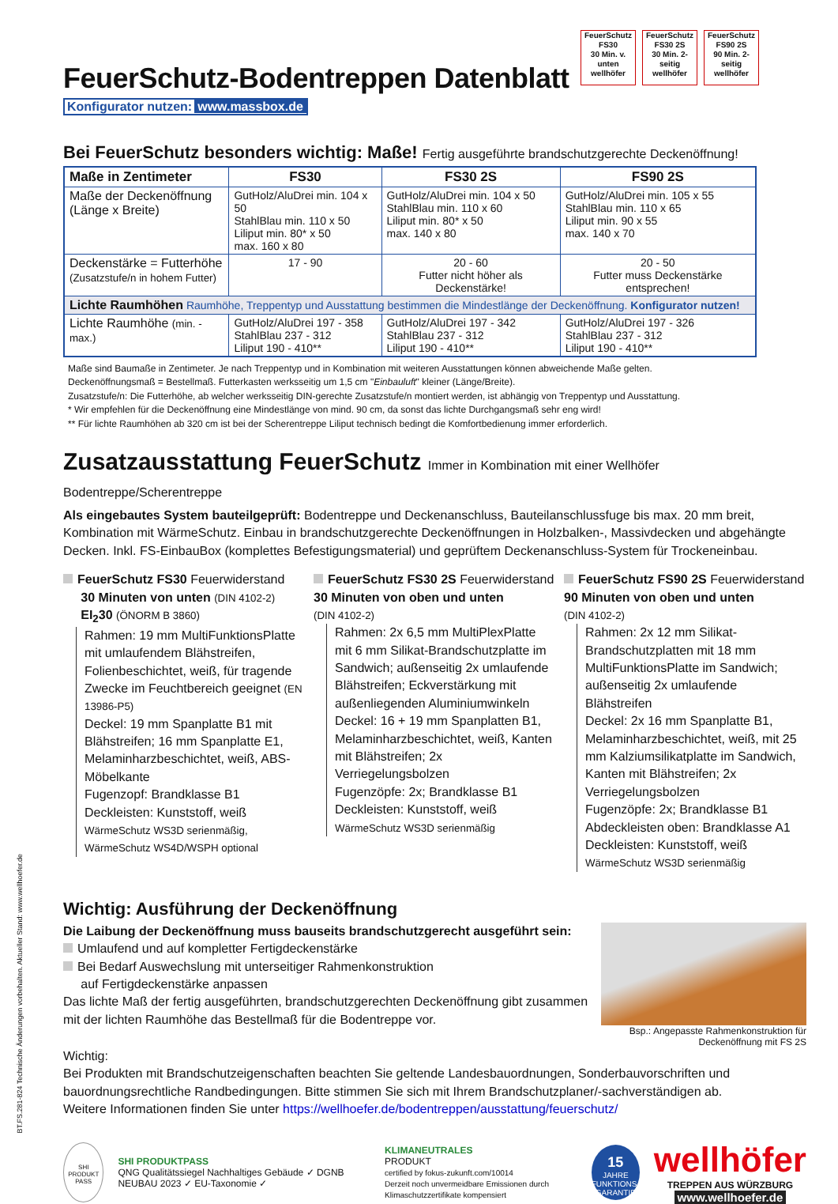FeuerSchutz
FS30
30 Min. v. unten
wellhöfer
FeuerSchutz
FS30 2S
30 Min. 2-seitig
wellhöfer
FeuerSchutz
FS90 2S
90 Min. 2-seitig
wellhöfer
FeuerSchutz-Bodentreppen Datenblatt
Konfigurator nutzen: www.massbox.de
Bei FeuerSchutz besonders wichtig: Maße! Fertig ausgeführte brandschutzgerechte Deckenöffnung!
| Maße in Zentimeter | FS30 | FS30 2S | FS90 2S |
| --- | --- | --- | --- |
| Maße der Deckenöffnung (Länge x Breite) | GutHolz/AluDrei min. 104 x 50 StahlBlau min. 110 x 50 Liliput min. 80* x 50 max. 160 x 80 | GutHolz/AluDrei min. 104 x 50 StahlBlau min. 110 x 60 Liliput min. 80* x 50 max. 140 x 80 | GutHolz/AluDrei min. 105 x 55 StahlBlau min. 110 x 65 Liliput min. 90 x 55 max. 140 x 70 |
| Deckenstärke = Futterhöhe (Zusatzstufe/n in hohem Futter) | 17 - 90 | 20 - 60 Futter nicht höher als Deckenstärke! | 20 - 50 Futter muss Deckenstärke entsprechen! |
| Lichte Raumhöhen Raumhöhe, Treppentyp und Ausstattung bestimmen die Mindestlänge der Deckenöffnung. Konfigurator nutzen! | | | |
| Lichte Raumhöhe (min. - max.) | GutHolz/AluDrei 197 - 358 StahlBlau 237 - 312 Liliput 190 - 410** | GutHolz/AluDrei 197 - 342 StahlBlau 237 - 312 Liliput 190 - 410** | GutHolz/AluDrei 197 - 326 StahlBlau 237 - 312 Liliput 190 - 410** |
Maße sind Baumaße in Zentimeter. Je nach Treppentyp und in Kombination mit weiteren Ausstattungen können abweichende Maße gelten.
Deckenöffnungsmaß = Bestellmaß. Futterkasten werksseitig um 1,5 cm "Einbauluft" kleiner (Länge/Breite).
Zusatzstufe/n: Die Futterhöhe, ab welcher werksseitig DIN-gerechte Zusatzstufe/n montiert werden, ist abhängig von Treppentyp und Ausstattung.
* Wir empfehlen für die Deckenöffnung eine Mindestlänge von mind. 90 cm, da sonst das lichte Durchgangsmaß sehr eng wird!
** Für lichte Raumhöhen ab 320 cm ist bei der Scherentreppe Liliput technisch bedingt die Komfortbedienung immer erforderlich.
Zusatzausstattung FeuerSchutz Immer in Kombination mit einer Wellhöfer Bodentreppe/Scherentreppe
Als eingebautes System bauteilgeprüft: Bodentreppe und Deckenanschluss, Bauteilanschlussfuge bis max. 20 mm breit, Kombination mit WärmeSchutz. Einbau in brandschutzgerechte Deckenöffnungen in Holzbalken-, Massivdecken und abgehängte Decken. Inkl. FS-EinbauBox (komplettes Befestigungsmaterial) und geprüftem Deckenanschluss-System für Trockeneinbau.
FeuerSchutz FS30 Feuerwiderstand
30 Minuten von unten (DIN 4102-2)
EI<sub>2</sub>30 (ÖNORM B 3860)
Rahmen: 19 mm MultiFunktionsPlatte mit umlaufendem Blähstreifen, Folienbeschichtet, weiß, für tragende Zwecke im Feuchtbereich geeignet (EN 13986-P5)
Deckel: 19 mm Spanplatte B1 mit Blähstreifen; 16 mm Spanplatte E1, Melaminharzbeschichtet, weiß, ABS-Möbelkante
Fugenzopf: Brandklasse B1
Deckleisten: Kunststoff, weiß
WärmeSchutz WS3D serienmäßig,
WärmeSchutz WS4D/WSPH optional
FeuerSchutz FS30 2S Feuerwiderstand
30 Minuten von oben und unten
(DIN 4102-2)
Rahmen: 2x 6,5 mm MultiPlexPlatte mit 6 mm Silikat-Brandschutzplatte im Sandwich; außenseitig 2x umlaufende Blähstreifen; Eckverstärkung mit außenliegenden Aluminiumwinkeln
Deckel: 16 + 19 mm Spanplatten B1, Melaminharzbeschichtet, weiß, Kanten mit Blähstreifen; 2x Verriegelungsbolzen
Fugenzöpfe: 2x; Brandklasse B1
Deckleisten: Kunststoff, weiß
WärmeSchutz WS3D serienmäßig
FeuerSchutz FS90 2S Feuerwiderstand
90 Minuten von oben und unten
(DIN 4102-2)
Rahmen: 2x 12 mm Silikat-Brandschutzplatten mit 18 mm MultiFunktionsPlatte im Sandwich; außenseitig 2x umlaufende Blähstreifen
Deckel: 2x 16 mm Spanplatte B1, Melaminharzbeschichtet, weiß, mit 25 mm Kalziumsilikatplatte im Sandwich, Kanten mit Blähstreifen; 2x Verriegelungsbolzen
Fugenzöpfe: 2x; Brandklasse B1
Abdeckleisten oben: Brandklasse A1
Deckleisten: Kunststoff, weiß
WärmeSchutz WS3D serienmäßig
Wichtig: Ausführung der Deckenöffnung
Die Laibung der Deckenöffnung muss bauseits brandschutzgerecht ausgeführt sein:
Umlaufend und auf kompletter Fertigdeckenstärke
Bei Bedarf Auswechslung mit unterseitiger Rahmenkonstruktion
auf Fertigdeckenstärke anpassen
Das lichte Maß der fertig ausgeführten, brandschutzgerechten Deckenöffnung gibt zusammen mit der lichten Raumhöhe das Bestellmaß für die Bodentreppe vor.
Bsp.: Angepasste Rahmenkonstruktion für Deckenöffnung mit FS 2S
Wichtig:
Bei Produkten mit Brandschutzeigenschaften beachten Sie geltende Landesbauordnungen, Sonderbauvorschriften und bauordnungsrechtliche Randbedingungen. Bitte stimmen Sie sich mit Ihrem Brandschutzplaner/-sachverständigen ab.
Weitere Informationen finden Sie unter https://wellhoefer.de/bodentreppen/ausstattung/feuerschutz/
SHI PRODUKT PASS
SHI PRODUKTPASS
QNG Qualitätssiegel Nachhaltiges Gebäude ✓ DGNB NEUBAU 2023 ✓ EU-Taxonomie ✓
KLIMANEUTRALES
PRODUKT
certified by fokus-zukunft.com/10014
Derzeit noch unvermeidbare Emissionen durch Klimaschutzzertifikate kompensiert
15
JAHRE FUNKTIONS-GARANTIE
wellhöfer
TREPPEN AUS WÜRZBURG
www.wellhoefer.de
BT.FS.281-824 Technische Änderungen vorbehalten. Aktueller Stand: www.wellhoefer.de